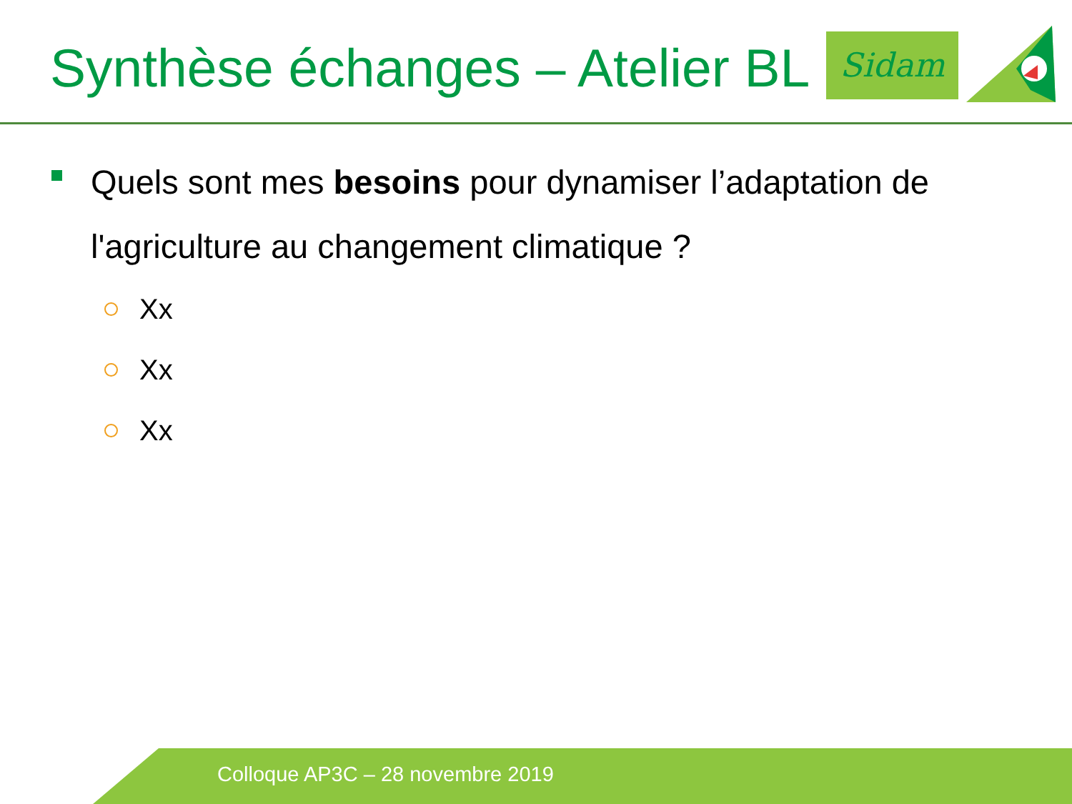Synthèse échanges – Atelier BL Sidam
Quels sont mes besoins pour dynamiser l’adaptation de l'agriculture au changement climatique ?
Xx
Xx
Xx
Colloque AP3C – 28 novembre 2019